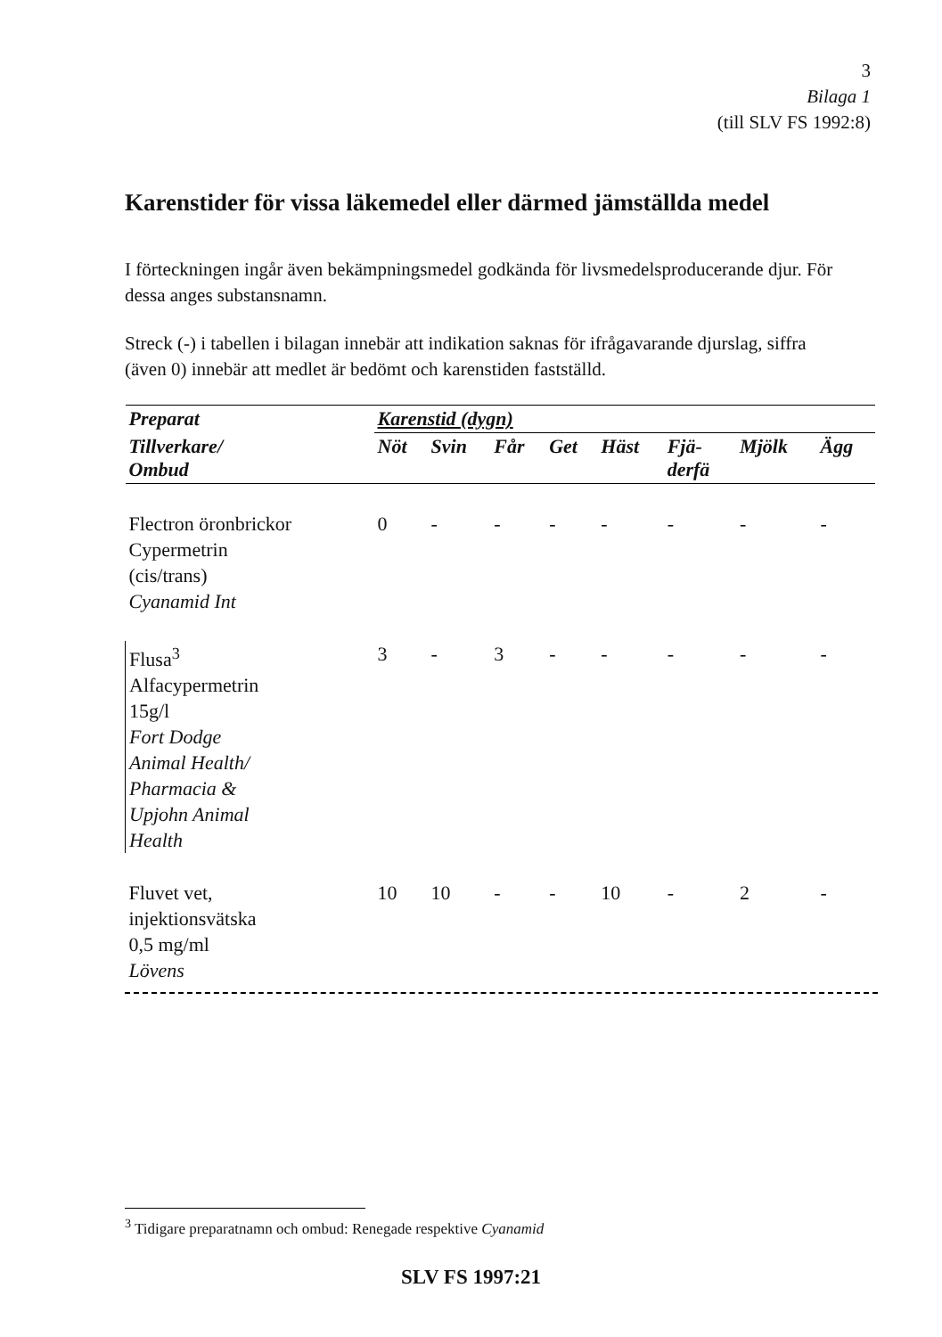3
Bilaga 1
(till SLV FS 1992:8)
Karenstider för vissa läkemedel eller därmed jämställda medel
I förteckningen ingår även bekämpningsmedel godkända för livsmedelsproducerande djur. För dessa anges substansnamn.
Streck (-) i tabellen i bilagan innebär att indikation saknas för ifrågavarande djurslag, siffra (även 0) innebär att medlet är bedömt och karenstiden fastställd.
| Preparat | Karenstid (dygn) | | | | | | | |
| --- | --- | --- | --- | --- | --- | --- | --- | --- |
| Tillverkare/ Ombud | Nöt | Svin | Får | Get | Häst | Fjä- derfä | Mjölk | Ägg |
| Flectron öronbrickor Cypermetrin (cis/trans) Cyanamid Int | 0 | - | - | - | - | - | - | - |
| Flusa<sup>3</sup> Alfacypermetrin 15g/l Fort Dodge Animal Health/ Pharmacia & Upjohn Animal Health | 3 | - | 3 | - | - | - | - | - |
| Fluvet vet, injektionsvätska 0,5 mg/ml Lövens | 10 | 10 | - | - | 10 | - | 2 | - |
<sup>3</sup> Tidigare preparatnamn och ombud: Renegade respektive Cyanamid
SLV FS 1997:21